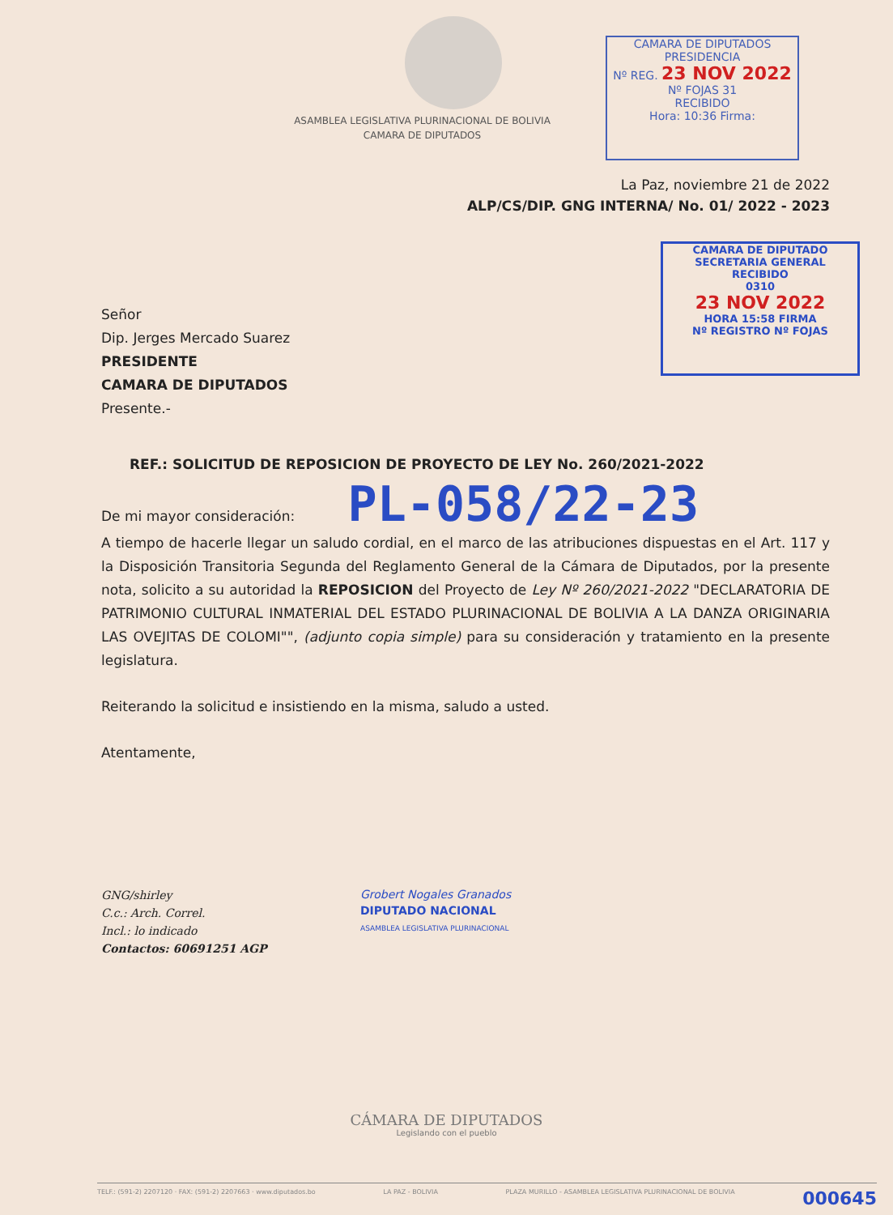CAMARA DE DIPUTADOS
PRESIDENCIA
Nº REG. 23 NOV 2022 Nº FOJAS 31
RECIBIDO
Hora: 10:36 Firma:
CAMARA DE DIPUTADO
SECRETARIA GENERAL
RECIBIDO
0310
23 NOV 2022
HORA 15:58 FIRMA
Nº REGISTRO Nº FOJAS
ASAMBLEA LEGISLATIVA PLURINACIONAL DE BOLIVIA
CAMARA DE DIPUTADOS
La Paz, noviembre 21 de 2022
ALP/CS/DIP. GNG INTERNA/ No. 01/ 2022 - 2023
Señor
Dip. Jerges Mercado Suarez
PRESIDENTE
CAMARA DE DIPUTADOS
Presente.-
REF.: SOLICITUD DE REPOSICION DE PROYECTO DE LEY No. 260/2021-2022
De mi mayor consideración: PL-058/22-23
A tiempo de hacerle llegar un saludo cordial, en el marco de las atribuciones dispuestas en el Art. 117 y la Disposición Transitoria Segunda del Reglamento General de la Cámara de Diputados, por la presente nota, solicito a su autoridad la REPOSICION del Proyecto de Ley Nº 260/2021-2022 "DECLARATORIA DE PATRIMONIO CULTURAL INMATERIAL DEL ESTADO PLURINACIONAL DE BOLIVIA A LA DANZA ORIGINARIA LAS OVEJITAS DE COLOMI"", (adjunto copia simple) para su consideración y tratamiento en la presente legislatura.
Reiterando la solicitud e insistiendo en la misma, saludo a usted.
Atentamente,
GNG/shirley
C.c.: Arch. Correl.
Incl.: lo indicado
Contactos: 60691251 AGP
Grobert Nogales Granados
DIPUTADO NACIONAL
ASAMBLEA LEGISLATIVA PLURINACIONAL
CÁMARA DE DIPUTADOS
Legislando con el pueblo
TELF.: (591-2) 2207120 · FAX: (591-2) 2207663 · www.diputados.bo LA PAZ - BOLIVIA PLAZA MURILLO - ASAMBLEA LEGISLATIVA PLURINACIONAL DE BOLIVIA 000645